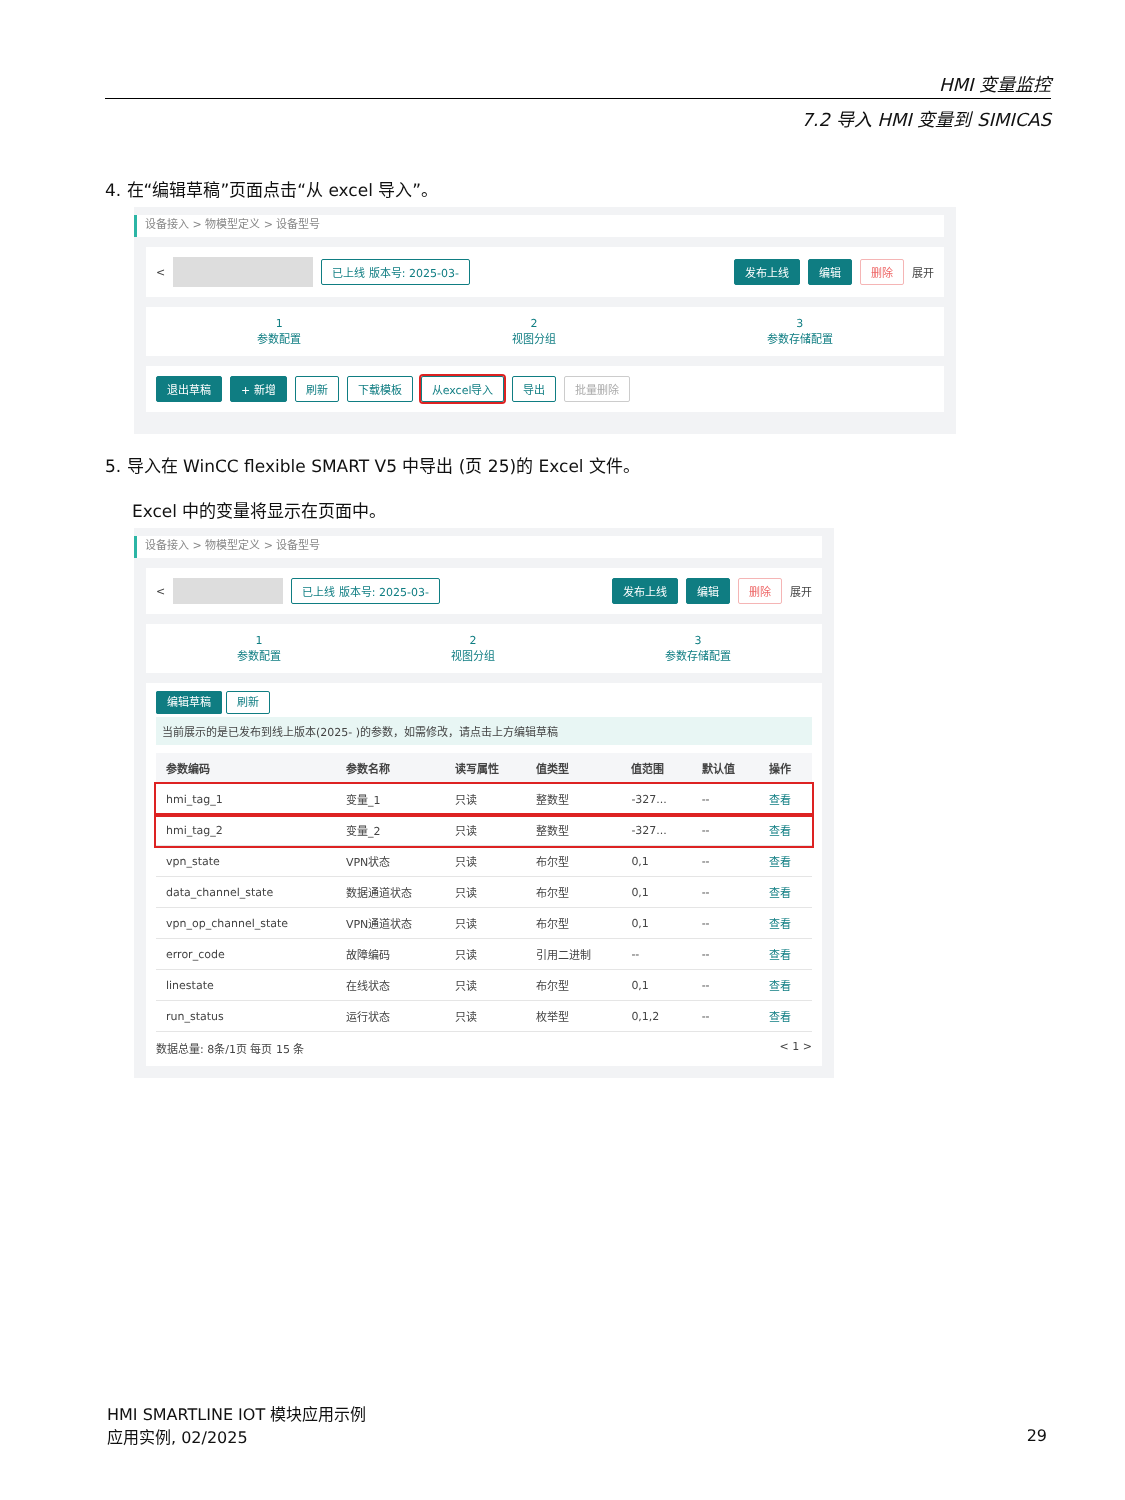HMI 变量监控
7.2 导入 HMI 变量到 SIMICAS
4. 在“编辑草稿”页面点击“从 excel 导入”。
设备接入 > 物模型定义 > 设备型号
< 已上线 版本号: 2025-03- 发布上线 编辑 删除 展开
1
参数配置
2
视图分组
3
参数存储配置
退出草稿 + 新增 刷新 下载模板 从excel导入 导出 批量删除
5. 导入在 WinCC flexible SMART V5 中导出 (页 25)的 Excel 文件。
Excel 中的变量将显示在页面中。
设备接入 > 物模型定义 > 设备型号
< 已上线 版本号: 2025-03- 发布上线 编辑 删除 展开
1
参数配置
2
视图分组
3
参数存储配置
编辑草稿 刷新
当前展示的是已发布到线上版本(2025- )的参数，如需修改，请点击上方编辑草稿
| 参数编码 | 参数名称 | 读写属性 | 值类型 | 值范围 | 默认值 | 操作 |
| --- | --- | --- | --- | --- | --- | --- |
| hmi_tag_1 | 变量_1 | 只读 | 整数型 | -327... | -- | 查看 |
| hmi_tag_2 | 变量_2 | 只读 | 整数型 | -327... | -- | 查看 |
| vpn_state | VPN状态 | 只读 | 布尔型 | 0,1 | -- | 查看 |
| data_channel_state | 数据通道状态 | 只读 | 布尔型 | 0,1 | -- | 查看 |
| vpn_op_channel_state | VPN通道状态 | 只读 | 布尔型 | 0,1 | -- | 查看 |
| error_code | 故障编码 | 只读 | 引用二进制 | -- | -- | 查看 |
| linestate | 在线状态 | 只读 | 布尔型 | 0,1 | -- | 查看 |
| run_status | 运行状态 | 只读 | 枚举型 | 0,1,2 | -- | 查看 |
数据总量: 8条/1页 每页 15 条 < 1 >
HMI SMARTLINE IOT 模块应用示例
应用实例, 02/2025
29